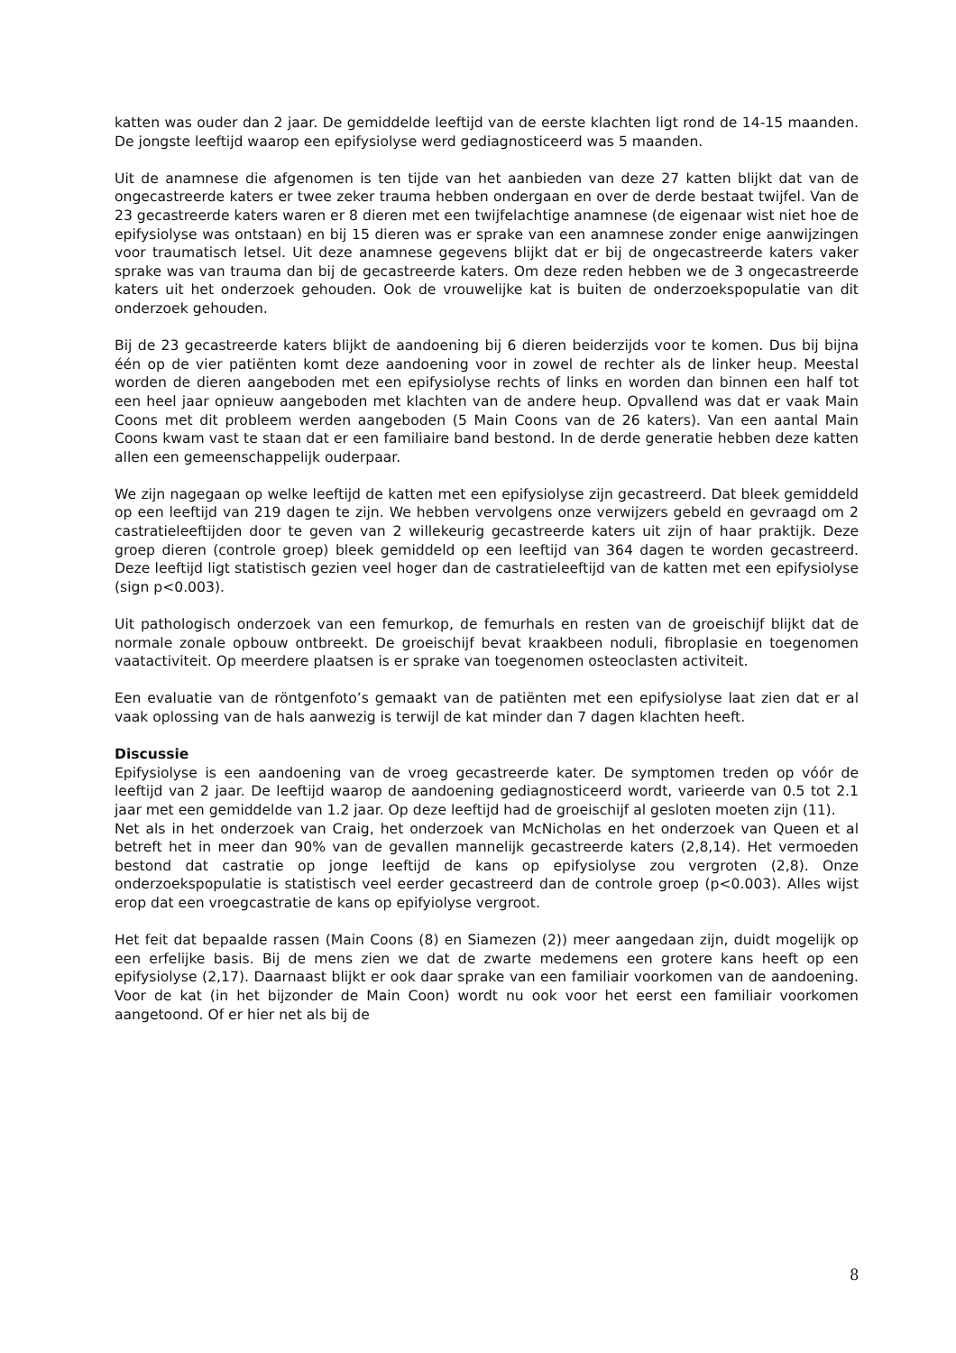katten was ouder dan 2 jaar. De gemiddelde leeftijd van de eerste klachten ligt rond de 14-15 maanden. De jongste leeftijd waarop een epifysiolyse werd gediagnosticeerd was 5 maanden.
Uit de anamnese die afgenomen is ten tijde van het aanbieden van deze 27 katten blijkt dat van de ongecastreerde katers er twee zeker trauma hebben ondergaan en over de derde bestaat twijfel. Van de 23 gecastreerde katers waren er 8 dieren met een twijfelachtige anamnese (de eigenaar wist niet hoe de epifysiolyse was ontstaan) en bij 15 dieren was er sprake van een anamnese zonder enige aanwijzingen voor traumatisch letsel. Uit deze anamnese gegevens blijkt dat er bij de ongecastreerde katers vaker sprake was van trauma dan bij de gecastreerde katers. Om deze reden hebben we de 3 ongecastreerde katers uit het onderzoek gehouden. Ook de vrouwelijke kat is buiten de onderzoekspopulatie van dit onderzoek gehouden.
Bij de 23 gecastreerde katers blijkt de aandoening bij 6 dieren beiderzijds voor te komen. Dus bij bijna één op de vier patiënten komt deze aandoening voor in zowel de rechter als de linker heup. Meestal worden de dieren aangeboden met een epifysiolyse rechts of links en worden dan binnen een half tot een heel jaar opnieuw aangeboden met klachten van de andere heup. Opvallend was dat er vaak Main Coons met dit probleem werden aangeboden (5 Main Coons van de 26 katers). Van een aantal Main Coons kwam vast te staan dat er een familiaire band bestond. In de derde generatie hebben deze katten allen een gemeenschappelijk ouderpaar.
We zijn nagegaan op welke leeftijd de katten met een epifysiolyse zijn gecastreerd. Dat bleek gemiddeld op een leeftijd van 219 dagen te zijn. We hebben vervolgens onze verwijzers gebeld en gevraagd om 2 castratieleeftijden door te geven van 2 willekeurig gecastreerde katers uit zijn of haar praktijk. Deze groep dieren (controle groep) bleek gemiddeld op een leeftijd van 364 dagen te worden gecastreerd. Deze leeftijd ligt statistisch gezien veel hoger dan de castratieleeftijd van de katten met een epifysiolyse (sign p<0.003).
Uit pathologisch onderzoek van een femurkop, de femurhals en resten van de groeischijf blijkt dat de normale zonale opbouw ontbreekt. De groeischijf bevat kraakbeen noduli, fibroplasie en toegenomen vaatactiviteit. Op meerdere plaatsen is er sprake van toegenomen osteoclasten activiteit.
Een evaluatie van de röntgenfoto’s gemaakt van de patiënten met een epifysiolyse laat zien dat er al vaak oplossing van de hals aanwezig is terwijl de kat minder dan 7 dagen klachten heeft.
Discussie
Epifysiolyse is een aandoening van de vroeg gecastreerde kater. De symptomen treden op vóór de leeftijd van 2 jaar. De leeftijd waarop de aandoening gediagnosticeerd wordt, varieerde van 0.5 tot 2.1 jaar met een gemiddelde van 1.2 jaar. Op deze leeftijd had de groeischijf al gesloten moeten zijn (11).
Net als in het onderzoek van Craig, het onderzoek van McNicholas en het onderzoek van Queen et al betreft het in meer dan 90% van de gevallen mannelijk gecastreerde katers (2,8,14). Het vermoeden bestond dat castratie op jonge leeftijd de kans op epifysiolyse zou vergroten (2,8). Onze onderzoekspopulatie is statistisch veel eerder gecastreerd dan de controle groep (p<0.003). Alles wijst erop dat een vroegcastratie de kans op epifyiolyse vergroot.
Het feit dat bepaalde rassen (Main Coons (8) en Siamezen (2)) meer aangedaan zijn, duidt mogelijk op een erfelijke basis. Bij de mens zien we dat de zwarte medemens een grotere kans heeft op een epifysiolyse (2,17). Daarnaast blijkt er ook daar sprake van een familiair voorkomen van de aandoening. Voor de kat (in het bijzonder de Main Coon) wordt nu ook voor het eerst een familiair voorkomen aangetoond. Of er hier net als bij de
8